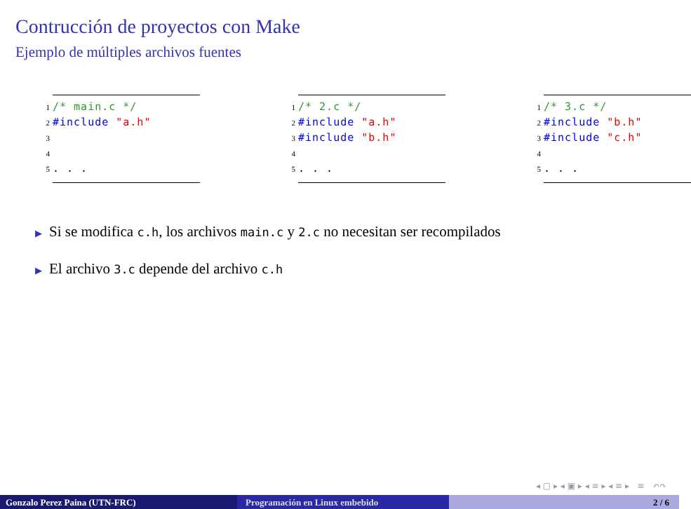Contrucción de proyectos con Make
Ejemplo de múltiples archivos fuentes
1 /* main.c */
2 #include "a.h"
3
4
5. . .
1 /* 2.c */
2 #include "a.h"
3 #include "b.h"
4
5. . .
1 /* 3.c */
2 #include "b.h"
3 #include "c.h"
4
5. . .
▶ Si se modifica c.h, los archivos main.c y 2.c no necesitan ser recompilados
▶ El archivo 3.c depende del archivo c.h
◂ ▢ ▸ ◂ ▣ ▸ ◂ ≡ ▸ ◂ ≡ ▸ ≡ ↶↷
Gonzalo Perez Paina (UTN-FRC) Programación en Linux embebido 2 / 6